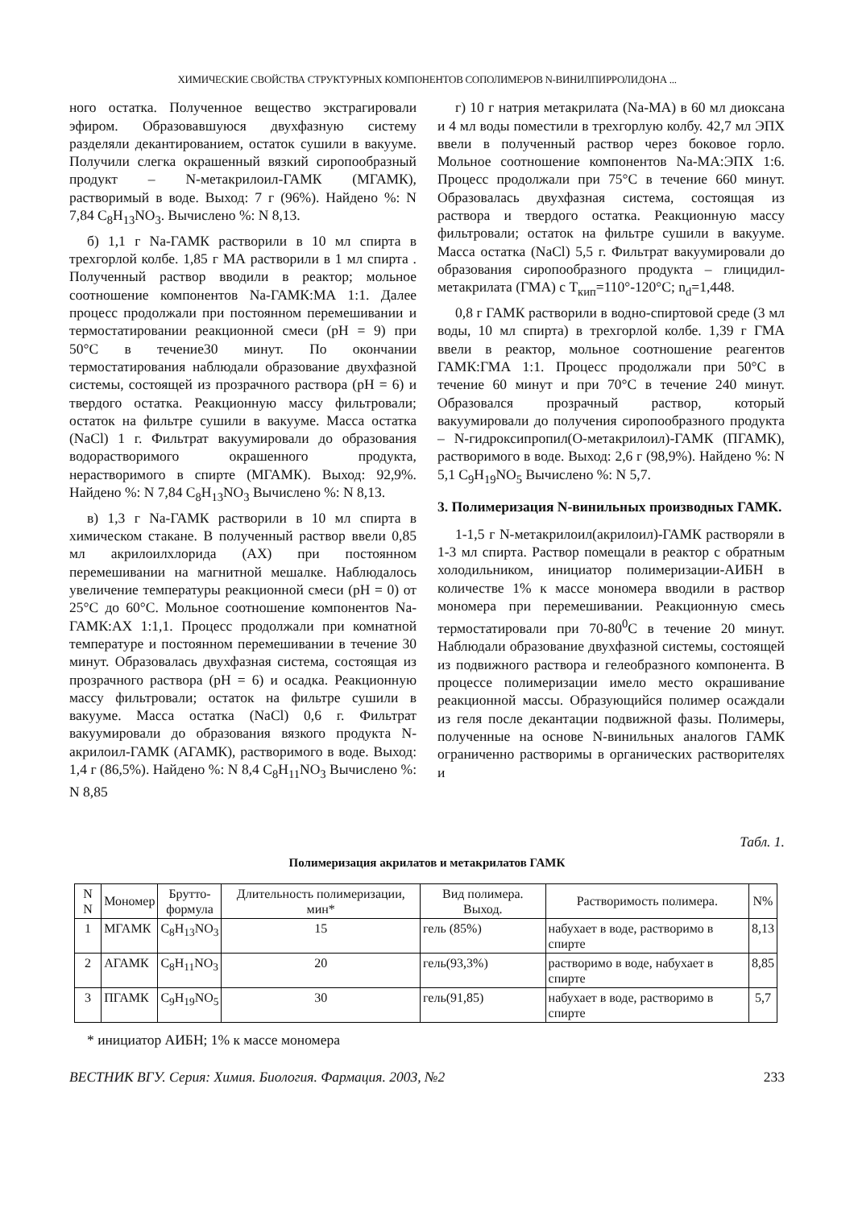ХИМИЧЕСКИЕ СВОЙСТВА СТРУКТУРНЫХ КОМПОНЕНТОВ СОПОЛИМЕРОВ N-ВИНИЛПИРРОЛИДОНА ...
ного остатка. Полученное вещество экстрагировали эфиром. Образовавшуюся двухфазную систему разделяли декантированием, остаток сушили в вакууме. Получили слегка окрашенный вязкий сиропообразный продукт – N-метакрилоил-ГАМК (МГАМК), растворимый в воде. Выход: 7 г (96%). Найдено %: N 7,84 C<sub>8</sub>H<sub>13</sub>NO<sub>3</sub>. Вычислено %: N 8,13.
б) 1,1 г Na-ГАМК растворили в 10 мл спирта в трехгорлой колбе. 1,85 г МА растворили в 1 мл спирта . Полученный раствор вводили в реактор; мольное соотношение компонентов Na-ГАМК:МА 1:1. Далее процесс продолжали при постоянном перемешивании и термостатировании реакционной смеси (pH = 9) при 50°C в течение30 минут. По окончании термостатирования наблюдали образование двухфазной системы, состоящей из прозрачного раствора (pH = 6) и твердого остатка. Реакционную массу фильтровали; остаток на фильтре сушили в вакууме. Масса остатка (NaCl) 1 г. Фильтрат вакуумировали до образования водорастворимого окрашенного продукта, нерастворимого в спирте (МГАМК). Выход: 92,9%. Найдено %: N 7,84 C<sub>8</sub>H<sub>13</sub>NO<sub>3</sub> Вычислено %: N 8,13.
в) 1,3 г Na-ГАМК растворили в 10 мл спирта в химическом стакане. В полученный раствор ввели 0,85 мл акрилоилхлорида (АХ) при постоянном перемешивании на магнитной мешалке. Наблюдалось увеличение температуры реакционной смеси (pH = 0) от 25°C до 60°C. Мольное соотношение компонентов Na-ГАМК:АХ 1:1,1. Процесс продолжали при комнатной температуре и постоянном перемешивании в течение 30 минут. Образовалась двухфазная система, состоящая из прозрачного раствора (pH = 6) и осадка. Реакционную массу фильтровали; остаток на фильтре сушили в вакууме. Масса остатка (NaCl) 0,6 г. Фильтрат вакуумировали до образования вязкого продукта N-акрилоил-ГАМК (АГАМК), растворимого в воде. Выход: 1,4 г (86,5%). Найдено %: N 8,4 C<sub>8</sub>H<sub>11</sub>NO<sub>3</sub> Вычислено %: N 8,85
г) 10 г натрия метакрилата (Na-MA) в 60 мл диоксана и 4 мл воды поместили в трехгорлую колбу. 42,7 мл ЭПХ ввели в полученный раствор через боковое горло. Мольное соотношение компонентов Na-MA:ЭПХ 1:6. Процесс продолжали при 75°C в течение 660 минут. Образовалась двухфазная система, состоящая из раствора и твердого остатка. Реакционную массу фильтровали; остаток на фильтре сушили в вакууме. Масса остатка (NaCl) 5,5 г. Фильтрат вакуумировали до образования сиропообразного продукта – глицидил-метакрилата (ГМА) с T<sub>кип</sub>=110°-120°C; n<sub>d</sub>=1,448.
0,8 г ГАМК растворили в водно-спиртовой среде (3 мл воды, 10 мл спирта) в трехгорлой колбе. 1,39 г ГМА ввели в реактор, мольное соотношение реагентов ГАМК:ГМА 1:1. Процесс продолжали при 50°C в течение 60 минут и при 70°C в течение 240 минут. Образовался прозрачный раствор, который вакуумировали до получения сиропообразного продукта – N-гидроксипропил(О-метакрилоил)-ГАМК (ПГАМК), растворимого в воде. Выход: 2,6 г (98,9%). Найдено %: N 5,1 C<sub>9</sub>H<sub>19</sub>NO<sub>5</sub> Вычислено %: N 5,7.
3. Полимеризация N-винильных производных ГАМК.
1-1,5 г N-метакрилоил(акрилоил)-ГАМК растворяли в 1-3 мл спирта. Раствор помещали в реактор с обратным холодильником, инициатор полимеризации-АИБН в количестве 1% к массе мономера вводили в раствор мономера при перемешивании. Реакционную смесь термостатировали при 70-80<sup>0</sup>C в течение 20 минут. Наблюдали образование двухфазной системы, состоящей из подвижного раствора и гелеобразного компонента. В процессе полимеризации имело место окрашивание реакционной массы. Образующийся полимер осаждали из геля после декантации подвижной фазы. Полимеры, полученные на основе N-винильных аналогов ГАМК ограниченно растворимы в органических растворителях и
Табл. 1.
Полимеризация акрилатов и метакрилатов ГАМК
| N N | Мономер | Брутто- формула | Длительность полимеризации, мин* | Вид полимера. Выход. | Растворимость полимера. | N% |
| --- | --- | --- | --- | --- | --- | --- |
| 1 | МГАМК | C<sub>8</sub>H<sub>13</sub>NO<sub>3</sub> | 15 | гель (85%) | набухает в воде, растворимо в спирте | 8,13 |
| 2 | АГАМК | C<sub>8</sub>H<sub>11</sub>NO<sub>3</sub> | 20 | гель(93,3%) | растворимо в воде, набухает в спирте | 8,85 |
| 3 | ПГАМК | C<sub>9</sub>H<sub>19</sub>NO<sub>5</sub> | 30 | гель(91,85) | набухает в воде, растворимо в спирте | 5,7 |
* инициатор АИБН; 1% к массе мономера
ВЕСТНИК ВГУ. Серия: Химия. Биология. Фармация. 2003, №2 233